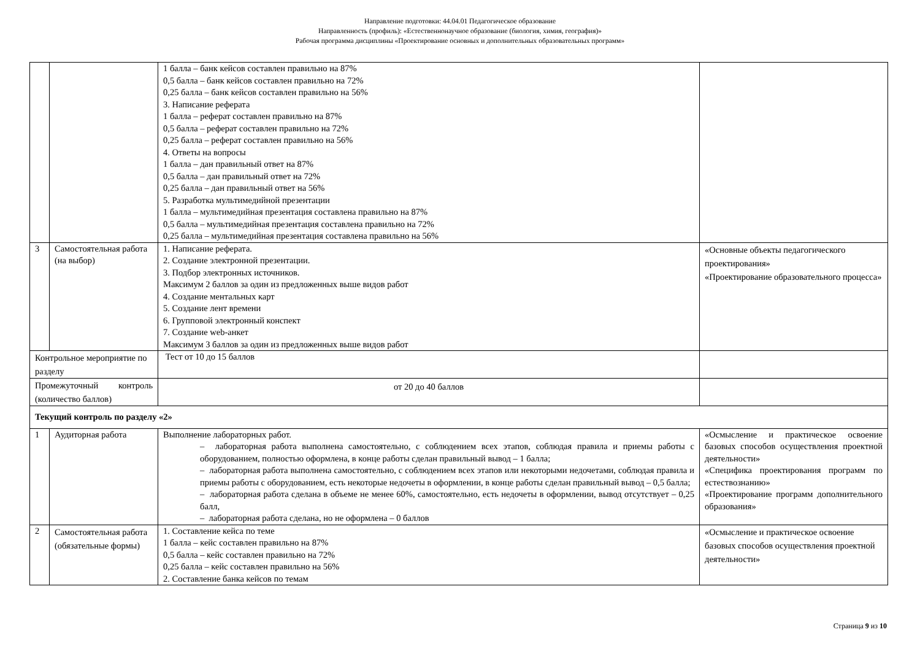Направление подготовки: 44.04.01 Педагогическое образование
Направленность (профиль): «Естественнонаучное образование (биология, химия, география)»
Рабочая программа дисциплины «Проектирование основных и дополнительных образовательных программ»
| | | 1 балла – банк кейсов составлен правильно на 87% 0,5 балла – банк кейсов составлен правильно на 72% 0,25 балла – банк кейсов составлен правильно на 56% 3. Написание реферата 1 балла – реферат составлен правильно на 87% 0,5 балла – реферат составлен правильно на 72% 0,25 балла – реферат составлен правильно на 56% 4. Ответы на вопросы 1 балла – дан правильный ответ на 87% 0,5 балла – дан правильный ответ на 72% 0,25 балла – дан правильный ответ на 56% 5. Разработка мультимедийной презентации 1 балла – мультимедийная презентация составлена правильно на 87% 0,5 балла – мультимедийная презентация составлена правильно на 72% 0,25 балла – мультимедийная презентация составлена правильно на 56% | |
| 3 | Самостоятельная работа (на выбор) | 1. Написание реферата. 2. Создание электронной презентации. 3. Подбор электронных источников. Максимум 2 баллов за один из предложенных выше видов работ 4. Создание ментальных карт 5. Создание лент времени 6. Групповой электронный конспект 7. Создание web-анкет Максимум 3 баллов за один из предложенных выше видов работ | «Основные объекты педагогического проектирования» «Проектирование образовательного процесса» |
| Контрольное мероприятие по разделу | | Тест от 10 до 15 баллов | |
| Промежуточный контроль (количество баллов) | | от 20 до 40 баллов | |
| Текущий контроль по разделу «2» | | | |
| 1 | Аудиторная работа | Выполнение лабораторных работ. – лабораторная работа выполнена самостоятельно, с соблюдением всех этапов, соблюдая правила и приемы работы с оборудованием, полностью оформлена, в конце работы сделан правильный вывод – 1 балла; – лабораторная работа выполнена самостоятельно, с соблюдением всех этапов или некоторыми недочетами, соблюдая правила и приемы работы с оборудованием, есть некоторые недочеты в оформлении, в конце работы сделан правильный вывод – 0,5 балла; – лабораторная работа сделана в объеме не менее 60%, самостоятельно, есть недочеты в оформлении, вывод отсутствует – 0,25 балл, – лабораторная работа сделана, но не оформлена – 0 баллов | «Осмысление и практическое освоение базовых способов осуществления проектной деятельности» «Специфика проектирования программ по естествознанию» «Проектирование программ дополнительного образования» |
| 2 | Самостоятельная работа (обязательные формы) | 1. Составление кейса по теме 1 балла – кейс составлен правильно на 87% 0,5 балла – кейс составлен правильно на 72% 0,25 балла – кейс составлен правильно на 56% 2. Составление банка кейсов по темам | «Осмысление и практическое освоение базовых способов осуществления проектной деятельности» |
Страница 9 из 10